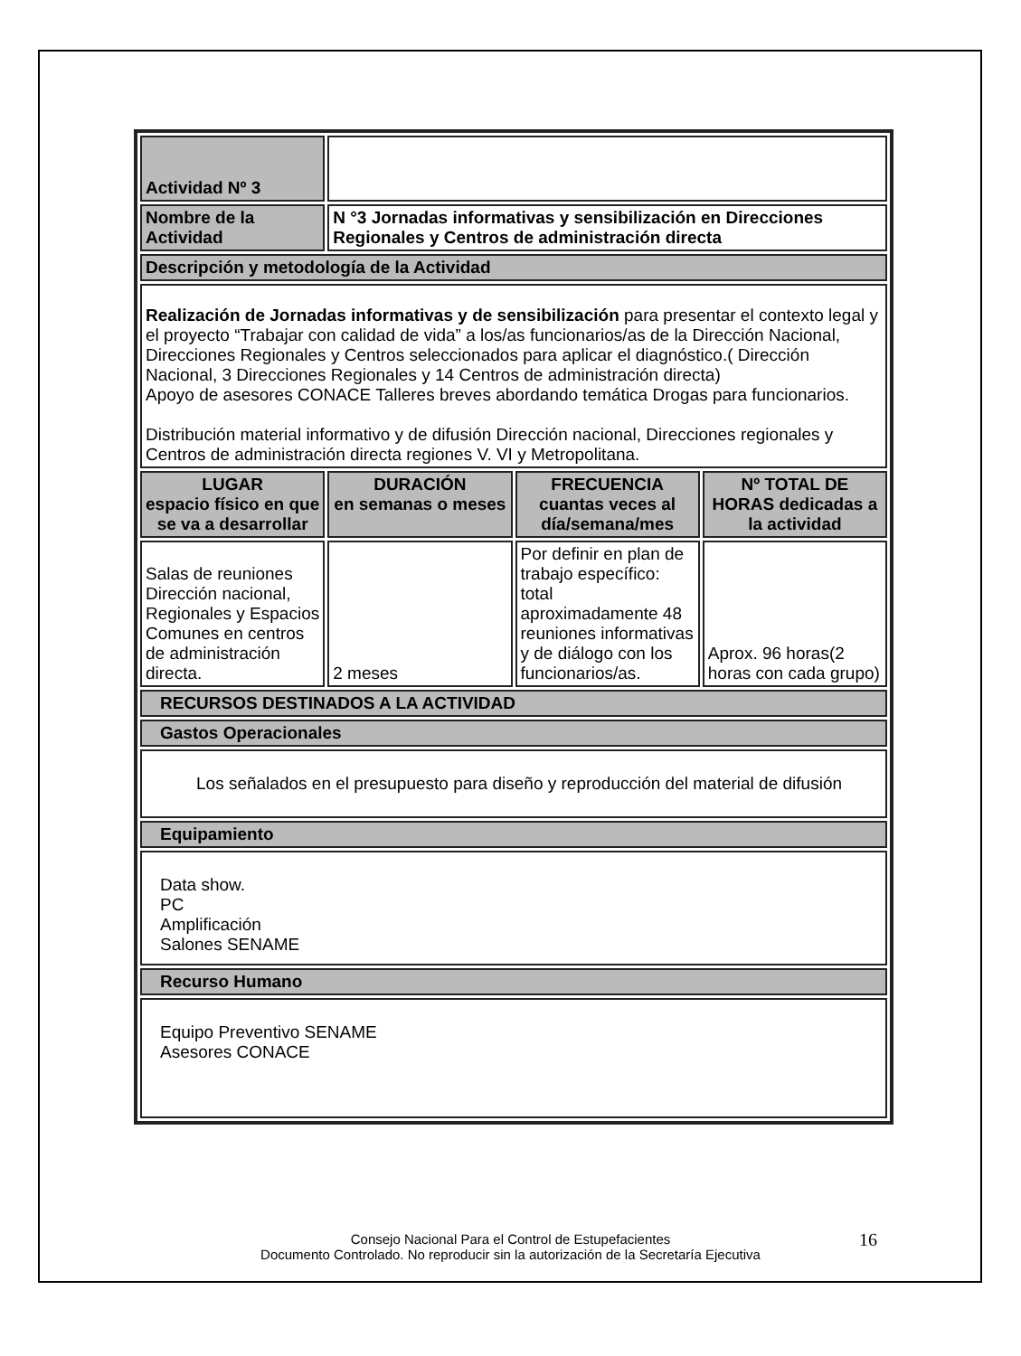| Actividad Nº 3 | | | |
| Nombre de la Actividad | N °3 Jornadas informativas y sensibilización en Direcciones Regionales y Centros de administración directa | | |
| Descripción y metodología de la Actividad | | | |
| Realización de Jornadas informativas y de sensibilización para presentar el contexto legal y el proyecto “Trabajar con calidad de vida” a los/as funcionarios/as de la Dirección Nacional, Direcciones Regionales y Centros seleccionados para aplicar el diagnóstico.( Dirección Nacional, 3 Direcciones Regionales y 14 Centros de administración directa) Apoyo de asesores CONACE Talleres breves abordando temática Drogas para funcionarios. Distribución material informativo y de difusión Dirección nacional, Direcciones regionales y Centros de administración directa regiones V. VI y Metropolitana. | | | |
| LUGAR espacio físico en que se va a desarrollar | DURACIÓN en semanas o meses | FRECUENCIA cuantas veces al día/semana/mes | Nº TOTAL DE HORAS dedicadas a la actividad |
| Salas de reuniones Dirección nacional, Regionales y Espacios Comunes en centros de administración directa. | 2 meses | Por definir en plan de trabajo específico: total aproximadamente 48 reuniones informativas y de diálogo con los funcionarios/as. | Aprox. 96 horas(2 horas con cada grupo) |
| RECURSOS DESTINADOS A LA ACTIVIDAD | | | |
| Gastos Operacionales | | | |
| Los señalados en el presupuesto para diseño y reproducción del material de difusión | | | |
| Equipamiento | | | |
| Data show. PC Amplificación Salones SENAME | | | |
| Recurso Humano | | | |
| Equipo Preventivo SENAME Asesores CONACE | | | |
Consejo Nacional Para el Control de Estupefacientes
Documento Controlado. No reproducir sin la autorización de la Secretaría Ejecutiva
16